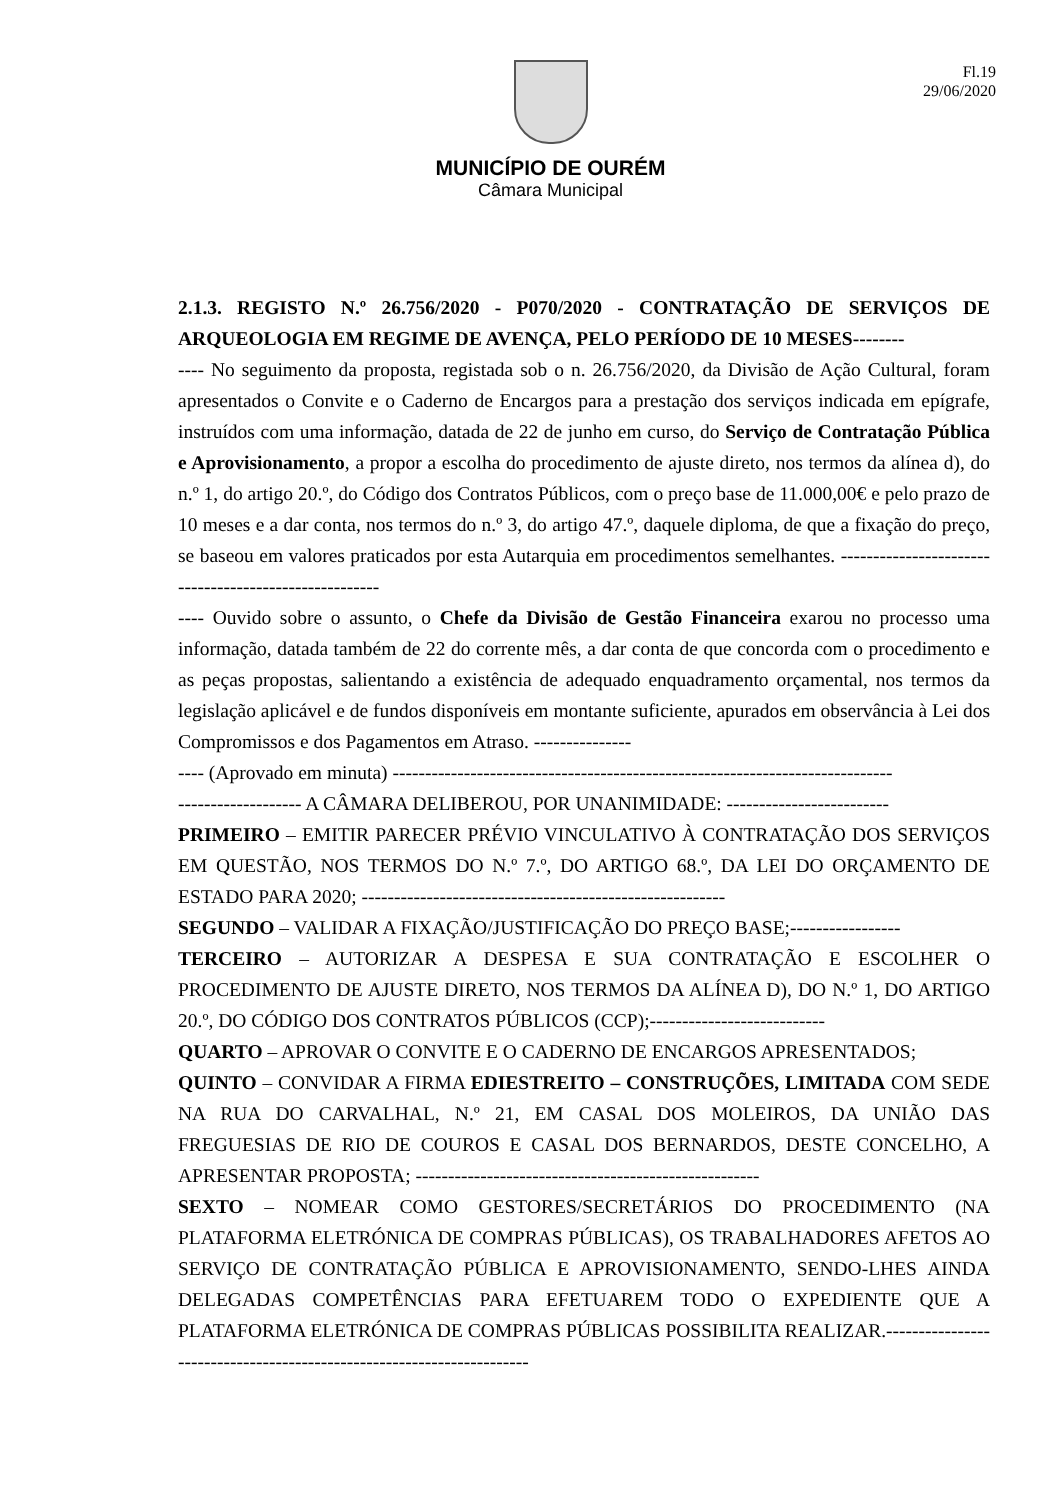Fl.19
29/06/2020
MUNICÍPIO DE OURÉM
Câmara Municipal
2.1.3. REGISTO N.º 26.756/2020 - P070/2020 - CONTRATAÇÃO DE SERVIÇOS DE ARQUEOLOGIA EM REGIME DE AVENÇA, PELO PERÍODO DE 10 MESES--------
---- No seguimento da proposta, registada sob o n. 26.756/2020, da Divisão de Ação Cultural, foram apresentados o Convite e o Caderno de Encargos para a prestação dos serviços indicada em epígrafe, instruídos com uma informação, datada de 22 de junho em curso, do Serviço de Contratação Pública e Aprovisionamento, a propor a escolha do procedimento de ajuste direto, nos termos da alínea d), do n.º 1, do artigo 20.º, do Código dos Contratos Públicos, com o preço base de 11.000,00€ e pelo prazo de 10 meses e a dar conta, nos termos do n.º 3, do artigo 47.º, daquele diploma, de que a fixação do preço, se baseou em valores praticados por esta Autarquia em procedimentos semelhantes. ------------------------------------------------------
---- Ouvido sobre o assunto, o Chefe da Divisão de Gestão Financeira exarou no processo uma informação, datada também de 22 do corrente mês, a dar conta de que concorda com o procedimento e as peças propostas, salientando a existência de adequado enquadramento orçamental, nos termos da legislação aplicável e de fundos disponíveis em montante suficiente, apurados em observância à Lei dos Compromissos e dos Pagamentos em Atraso. ---------------
---- (Aprovado em minuta) -----------------------------------------------------------------------------
------------------- A CÂMARA DELIBEROU, POR UNANIMIDADE: -------------------------
PRIMEIRO – EMITIR PARECER PRÉVIO VINCULATIVO À CONTRATAÇÃO DOS SERVIÇOS EM QUESTÃO, NOS TERMOS DO N.º 7.º, DO ARTIGO 68.º, DA LEI DO ORÇAMENTO DE ESTADO PARA 2020; --------------------------------------------------------
SEGUNDO – VALIDAR A FIXAÇÃO/JUSTIFICAÇÃO DO PREÇO BASE;-----------------
TERCEIRO – AUTORIZAR A DESPESA E SUA CONTRATAÇÃO E ESCOLHER O PROCEDIMENTO DE AJUSTE DIRETO, NOS TERMOS DA ALÍNEA D), DO N.º 1, DO ARTIGO 20.º, DO CÓDIGO DOS CONTRATOS PÚBLICOS (CCP);---------------------------
QUARTO – APROVAR O CONVITE E O CADERNO DE ENCARGOS APRESENTADOS;
QUINTO – CONVIDAR A FIRMA EDIESTREITO – CONSTRUÇÕES, LIMITADA COM SEDE NA RUA DO CARVALHAL, N.º 21, EM CASAL DOS MOLEIROS, DA UNIÃO DAS FREGUESIAS DE RIO DE COUROS E CASAL DOS BERNARDOS, DESTE CONCELHO, A APRESENTAR PROPOSTA; -----------------------------------------------------
SEXTO – NOMEAR COMO GESTORES/SECRETÁRIOS DO PROCEDIMENTO (NA PLATAFORMA ELETRÓNICA DE COMPRAS PÚBLICAS), OS TRABALHADORES AFETOS AO SERVIÇO DE CONTRATAÇÃO PÚBLICA E APROVISIONAMENTO, SENDO-LHES AINDA DELEGADAS COMPETÊNCIAS PARA EFETUAREM TODO O EXPEDIENTE QUE A PLATAFORMA ELETRÓNICA DE COMPRAS PÚBLICAS POSSIBILITA REALIZAR.----------------------------------------------------------------------